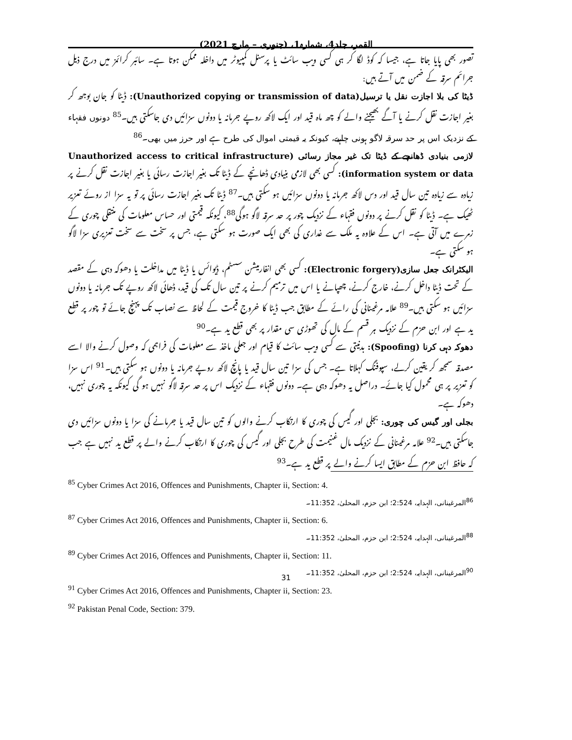القمر، جلد4، شمارہ1، (جنوری – مارچ 2021)
تصور بھی پایا جاتا ہے، جیسا کہ کوڈ لگا کر ہی کسی ویب سائٹ یا پرسنل کمپیوٹر میں داخلہ ممکن ہوتا ہے۔ سائبر کرائمز میں درج ذیل جرائم سرقہ کے ضمن میں آتے ہیں:
ڈیٹا کی بلا اجازت نقل یا ترسیل(Unauthorized copying or transmission of data): ڈیٹا کو جان بوجھ کر بغیر اجازت نقل کرنے یا آگے بھیجنے والے کو چھ ماہ قید اور ایک لاکھ روپے جرمانہ یا دونوں سزائیں دی جاسکتی ہیں۔<sup>85</sup> دونوں فقہاء کے نزدیک اس پر حد سرقہ لاگو ہونی چاہیے، کیونکہ یہ قیمتی اموال کی طرح ہے اور حرز میں بھی۔<sup>86</sup>
لازمی بنیادی ڈھانچے کے ڈیٹا تک غیر مجاز رسائی (Unauthorized access to critical infrastructure information system or data): کسی بھی لازمی بنیادی ڈھانچے کے ڈیٹا تک بغیر اجازت رسائی یا بغیر اجازت نقل کرنے پر زیادہ سے زیادہ تین سال قید اور دس لاکھ جرمانہ یا دونوں سزائیں ہو سکتی ہیں۔<sup>87</sup> ڈیٹا تک بغیر اجازت رسائی پر تو یہ سزا از روئے تعزیر ٹھیک ہے۔ ڈیٹا کو نقل کرنے پر دونوں فقہاء کے نزدیک چور پر حد سرقہ لاگو ہوگی<sup>88</sup>، کیونکہ قیمتی اور حساس معلومات کی منتقلی چوری کے زمرے میں آتی ہے۔ اس کے علاوہ یہ ملک سے غداری کی بھی ایک صورت ہو سکتی ہے، جس پر سخت سے سخت تعزیری سزا لاگو ہو سکتی ہے۔
الیکٹرانک جعل سازی(Electronic forgery): کسی بھی انفارمیشن سسٹم، ڈیوائس یا ڈیٹا میں مداخلت یا دھوکہ دہی کے مقصد کے تحت ڈیٹا داخل کرنے، خارج کرنے، چھپانے یا اس میں ترمیم کرنے پر تین سال تک کی قید، ڈھائی لاکھ روپے تک جرمانہ یا دونوں سزائیں ہو سکتی ہیں۔<sup>89</sup> علامہ مرغینانی کی رائے کے مطابق جب ڈیٹا کا خروج قیمت کے لحاظ سے نصاب تک پہنچ جائے تو چور پر قطع ید ہے اور ابن حزم کے نزدیک ہر قسم کے مال کی تھوڑی سی مقدار پر بھی قطع ید ہے۔<sup>90</sup>
دھوکہ دہی کرنا (Spoofing): بدنیتی سے کسی ویب سائٹ کا قیام اور جعلی ماخذ سے معلومات کی فراہمی کہ وصول کرنے والا اسے مصدقہ سمجھ کر یقین کرلے، سپوفنگ کہلاتا ہے۔ جس کی سزا تین سال قید یا پانچ لاکھ روپے جرمانہ یا دونوں ہو سکتی ہیں۔<sup>91</sup> اس سزا کو تعزیر پر ہی محمول کیا جائے۔ دراصل یہ دھوکہ دہی ہے۔ دونوں فقہاء کے نزدیک اس پر حد سرقہ لاگو نہیں ہو گی کیونکہ یہ چوری نہیں، دھوکہ ہے۔
بجلی اور گیس کی چوری: بجلی اور گیس کی چوری کا ارتکاب کرنے والوں کو تین سال قید یا جرمانے کی سزا یا دونوں سزائیں دی جاسکتی ہیں۔<sup>92</sup> علامہ مرغینانی کے نزدیک مال غنیمت کی طرح بجلی اور گیس کی چوری کا ارتکاب کرنے والے پر قطع ید نہیں ہے جب کہ حافظ ابن حزم کے مطابق ایسا کرنے والے پر قطع ید ہے۔<sup>93</sup>
<sup>85</sup> Cyber Crimes Act 2016, Offences and Punishments, Chapter ii, Section: 4.
<sup>86</sup> المرغینانی، الہدایہ، 2:524؛ ابن حزم، المحلیٰ، 11:352۔
<sup>87</sup> Cyber Crimes Act 2016, Offences and Punishments, Chapter ii, Section: 6.
<sup>88</sup> المرغینانی، الہدایہ، 2:524؛ ابن حزم، المحلیٰ، 11:352۔
<sup>89</sup> Cyber Crimes Act 2016, Offences and Punishments, Chapter ii, Section: 11.
<sup>90</sup> المرغینانی، الہدایہ، 2:524؛ ابن حزم، المحلیٰ، 11:352۔
<sup>91</sup> Cyber Crimes Act 2016, Offences and Punishments, Chapter ii, Section: 23.
<sup>92</sup> Pakistan Penal Code, Section: 379.
31